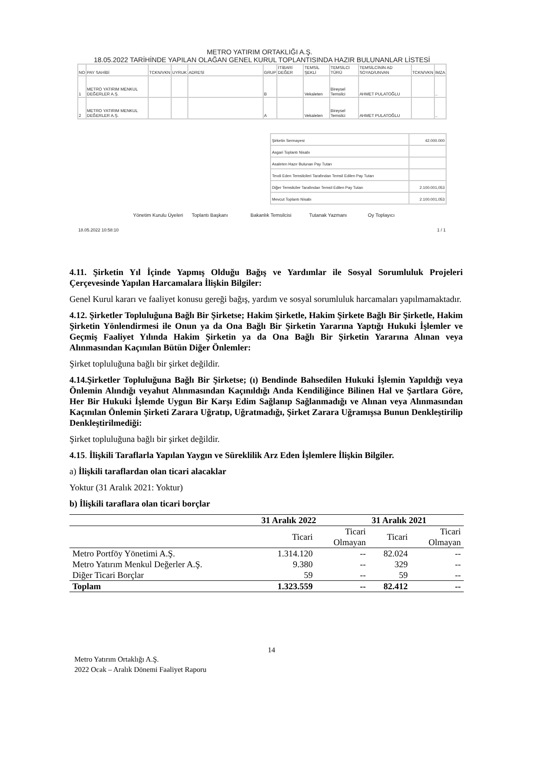METRO YATIRIM ORTAKLIĞI A.Ş.
18.05.2022 TARİHİNDE YAPILAN OLAĞAN GENEL KURUL TOPLANTISINDA HAZIR BULUNANLAR LİSTESİ
| NO | PAY SAHİBİ | TCKN/VKN | UYRUK | ADRESİ | GRUP | İTİBARİ DEĞER | TEMSİL ŞEKLİ | TEMSİLCİ TÜRÜ | TEMSİLCİNİN AD SOYAD/UNVAN | TCKN/VKN | İMZA |
| 1 | METRO YATIRIM MENKUL DEĞERLER A.Ş. | | | | B | | Vekaleten | Bireysel Temsilci | AHMET PULATOĞLU | | .. |
| 2 | METRO YATIRIM MENKUL DEĞERLER A.Ş. | | | | A | | Vekaleten | Bireysel Temsilci | AHMET PULATOĞLU | | .. |
| Şirketin Sermayesi | 42.000.000 |
| Asgari Toplantı Nisabı | |
| Asaleten Hazır Bulunan Pay Tutarı | |
| Tevdi Eden Temsilcileri Tarafından Temsil Edilen Pay Tutarı | |
| Diğer Temsilciler Tarafından Temsil Edilen Pay Tutarı | 2.100.001,053 |
| Mevcut Toplantı Nisabı | 2.100.001,053 |
Yönetim Kurulu Üyeleri Toplantı Başkanı Bakanlık Temsilcisi Tutanak Yazmanı Oy Toplayıcı
18.05.2022 10:58:10 1 / 1
4.11. Şirketin Yıl İçinde Yapmış Olduğu Bağış ve Yardımlar ile Sosyal Sorumluluk Projeleri Çerçevesinde Yapılan Harcamalara İlişkin Bilgiler:
Genel Kurul kararı ve faaliyet konusu gereği bağış, yardım ve sosyal sorumluluk harcamaları yapılmamaktadır.
4.12. Şirketler Topluluğuna Bağlı Bir Şirketse; Hakim Şirketle, Hakim Şirkete Bağlı Bir Şirketle, Hakim Şirketin Yönlendirmesi ile Onun ya da Ona Bağlı Bir Şirketin Yararına Yaptığı Hukuki İşlemler ve Geçmiş Faaliyet Yılında Hakim Şirketin ya da Ona Bağlı Bir Şirketin Yararına Alınan veya Alınmasından Kaçınılan Bütün Diğer Önlemler:
Şirket topluluğuna bağlı bir şirket değildir.
4.14.Şirketler Topluluğuna Bağlı Bir Şirketse; (ı) Bendinde Bahsedilen Hukuki İşlemin Yapıldığı veya Önlemin Alındığı veyahut Alınmasından Kaçınıldığı Anda Kendiliğince Bilinen Hal ve Şartlara Göre, Her Bir Hukuki İşlemde Uygun Bir Karşı Edim Sağlanıp Sağlanmadığı ve Alınan veya Alınmasından Kaçınılan Önlemin Şirketi Zarara Uğratıp, Uğratmadığı, Şirket Zarara Uğramışsa Bunun Denkleştirilip Denkleştirilmediği:
Şirket topluluğuna bağlı bir şirket değildir.
4.15. İlişkili Taraflarla Yapılan Yaygın ve Süreklilik Arz Eden İşlemlere İlişkin Bilgiler.
a) İlişkili taraflardan olan ticari alacaklar
Yoktur (31 Aralık 2021: Yoktur)
b) İlişkili taraflara olan ticari borçlar
| | 31 Aralık 2022 | | 31 Aralık 2021 | |
| --- | --- | --- | --- | --- |
| | Ticari | Ticari Olmayan | Ticari | Ticari Olmayan |
| Metro Portföy Yönetimi A.Ş. | 1.314.120 | -- | 82.024 | -- |
| Metro Yatırım Menkul Değerler A.Ş. | 9.380 | -- | 329 | -- |
| Diğer Ticari Borçlar | 59 | -- | 59 | -- |
| Toplam | 1.323.559 | -- | 82.412 | -- |
14
Metro Yatırım Ortaklığı A.Ş.
2022 Ocak – Aralık Dönemi Faaliyet Raporu